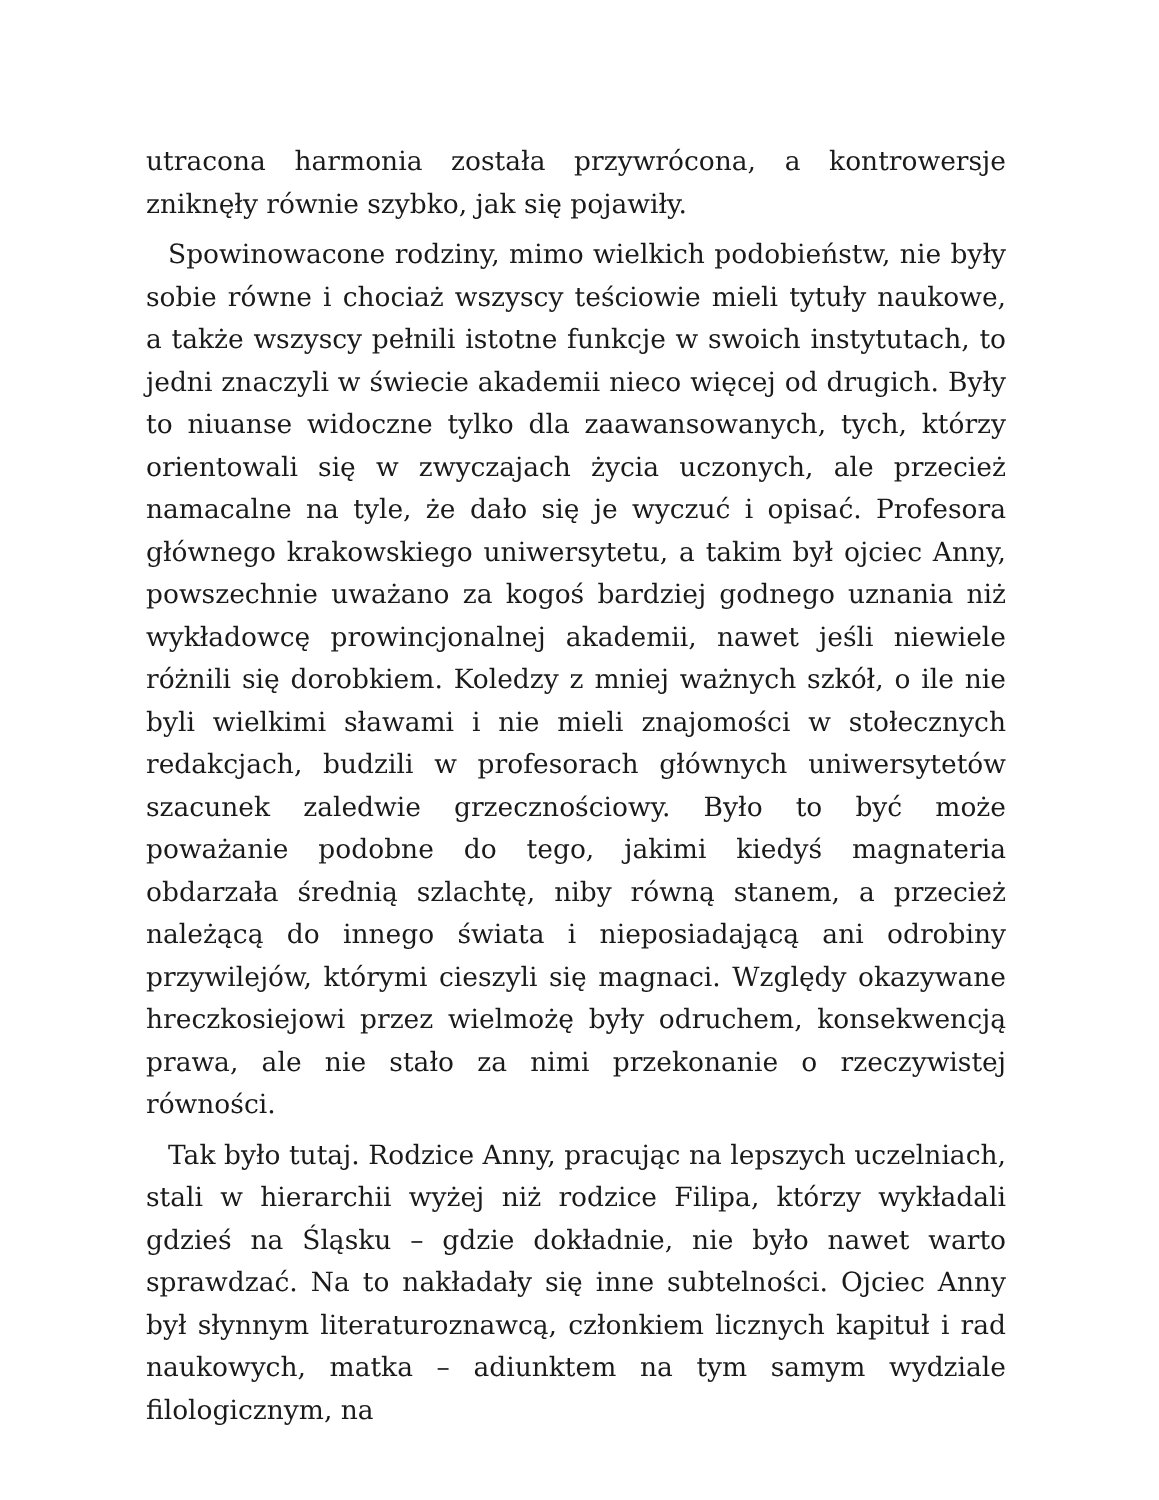utracona harmonia została przywrócona, a kontrowersje zniknęły równie szybko, jak się pojawiły.
Spowinowacone rodziny, mimo wielkich podobieństw, nie były sobie równe i chociaż wszyscy teściowie mieli tytuły naukowe, a także wszyscy pełnili istotne funkcje w swoich instytutach, to jedni znaczyli w świecie akademii nieco więcej od drugich. Były to niuanse widoczne tylko dla zaawansowanych, tych, którzy orientowali się w zwyczajach życia uczonych, ale przecież namacalne na tyle, że dało się je wyczuć i opisać. Profesora głównego krakowskiego uniwersytetu, a takim był ojciec Anny, powszechnie uważano za kogoś bardziej godnego uznania niż wykładowcę prowincjonalnej akademii, nawet jeśli niewiele różnili się dorobkiem. Koledzy z mniej ważnych szkół, o ile nie byli wielkimi sławami i nie mieli znajomości w stołecznych redakcjach, budzili w profesorach głównych uniwersytetów szacunek zaledwie grzecznościowy. Było to być może poważanie podobne do tego, jakimi kiedyś magnateria obdarzała średnią szlachtę, niby równą stanem, a przecież należącą do innego świata i nieposiadającą ani odrobiny przywilejów, którymi cieszyli się magnaci. Względy okazywane hreczkosiejowi przez wielmożę były odruchem, konsekwencją prawa, ale nie stało za nimi przekonanie o rzeczywistej równości.
Tak było tutaj. Rodzice Anny, pracując na lepszych uczelniach, stali w hierarchii wyżej niż rodzice Filipa, którzy wykładali gdzieś na Śląsku – gdzie dokładnie, nie było nawet warto sprawdzać. Na to nakładały się inne subtelności. Ojciec Anny był słynnym literaturoznawcą, członkiem licznych kapituł i rad naukowych, matka – adiunktem na tym samym wydziale filologicznym, na